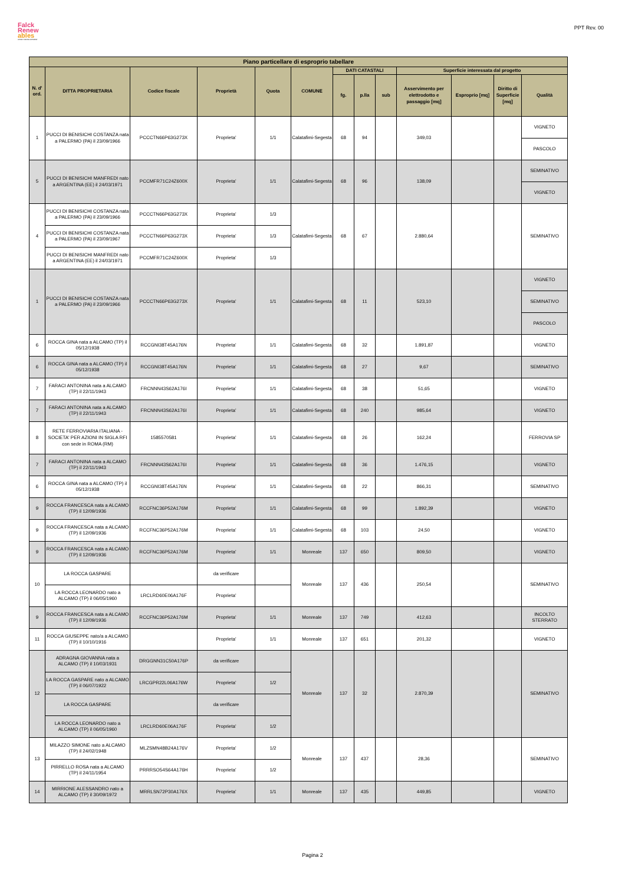Falck
Renew
ables
ASSET DEVELOPMENT
PPT Rev. 00
| Piano particellare di esproprio tabellare | | | | | | | | | | | | |
| --- | --- | --- | --- | --- | --- | --- | --- | --- | --- | --- | --- | --- |
| N. d' ord. | DITTA PROPRIETARIA | Codice fiscale | Proprietà | Quota | COMUNE | DATI CATASTALI | | | Superficie interessata dal progetto | | | |
| | | | | | | fg. | p.lla | sub | Asservimento per elettrodotto e passaggio [mq] | Esproprio [mq] | Diritto di Superficie [mq] | Qualità |
| 1 | PUCCI DI BENISICHI COSTANZA nata a PALERMO (PA) il 23/09/1966 | PCCCTN66P63G273X | Proprieta' | 1/1 | Calatafimi-Segesta | 68 | 94 | | 349,03 | | | VIGNETO |
| | | | | | | | | | | | | PASCOLO |
| 5 | PUCCI DI BENISICHI MANFREDI nato a ARGENTINA (EE) il 24/03/1971 | PCCMFR71C24Z600X | Proprieta' | 1/1 | Calatafimi-Segesta | 68 | 96 | | 138,09 | | | SEMINATIVO |
| | | | | | | | | | | | | VIGNETO |
| 4 | PUCCI DI BENISICHI COSTANZA nata a PALERMO (PA) il 23/09/1966 | PCCCTN66P63G273X | Proprieta' | 1/3 | Calatafimi-Segesta | 68 | 67 | | 2.880,64 | | | SEMINATIVO |
| | PUCCI DI BENISICHI COSTANZA nata a PALERMO (PA) il 23/09/1967 | PCCCTN66P63G273X | Proprieta' | 1/3 | | | | | | | | |
| | PUCCI DI BENISICHI MANFREDI nato a ARGENTINA (EE) il 24/03/1971 | PCCMFR71C24Z600X | Proprieta' | 1/3 | | | | | | | | |
| 1 | PUCCI DI BENISICHI COSTANZA nata a PALERMO (PA) il 23/09/1966 | PCCCTN66P63G273X | Proprieta' | 1/1 | Calatafimi-Segesta | 68 | 11 | | 523,10 | | | VIGNETO |
| | | | | | | | | | | | | SEMINATIVO |
| | | | | | | | | | | | | PASCOLO |
| 6 | ROCCA GINA nata a ALCAMO (TP) il 05/12/1938 | RCCGNI38T45A176N | Proprieta' | 1/1 | Calatafimi-Segesta | 68 | 32 | | 1.891,87 | | | VIGNETO |
| 6 | ROCCA GINA nata a ALCAMO (TP) il 05/12/1938 | RCCGNI38T45A176N | Proprieta' | 1/1 | Calatafimi-Segesta | 68 | 27 | | 9,67 | | | SEMINATIVO |
| 7 | FARACI ANTONINA nata a ALCAMO (TP) il 22/11/1943 | FRCNNN43S62A176I | Proprieta' | 1/1 | Calatafimi-Segesta | 68 | 38 | | 51,65 | | | VIGNETO |
| 7 | FARACI ANTONINA nata a ALCAMO (TP) il 22/11/1943 | FRCNNN43S62A176I | Proprieta' | 1/1 | Calatafimi-Segesta | 68 | 240 | | 985,64 | | | VIGNETO |
| 8 | RETE FERROVIARIA ITALIANA - SOCIETA' PER AZIONI IN SIGLA RFI con sede in ROMA (RM) | 1585570581 | Proprieta' | 1/1 | Calatafimi-Segesta | 68 | 26 | | 162,24 | | | FERROVIA SP |
| 7 | FARACI ANTONINA nata a ALCAMO (TP) il 22/11/1943 | FRCNNN43S62A176I | Proprieta' | 1/1 | Calatafimi-Segesta | 68 | 36 | | 1.476,15 | | | VIGNETO |
| 6 | ROCCA GINA nata a ALCAMO (TP) il 05/12/1938 | RCCGNI38T45A176N | Proprieta' | 1/1 | Calatafimi-Segesta | 68 | 22 | | 866,31 | | | SEMINATIVO |
| 9 | ROCCA FRANCESCA nata a ALCAMO (TP) il 12/09/1936 | RCCFNC36P52A176M | Proprieta' | 1/1 | Calatafimi-Segesta | 68 | 99 | | 1.892,39 | | | VIGNETO |
| 9 | ROCCA FRANCESCA nata a ALCAMO (TP) il 12/09/1936 | RCCFNC36P52A176M | Proprieta' | 1/1 | Calatafimi-Segesta | 68 | 103 | | 24,50 | | | VIGNETO |
| 9 | ROCCA FRANCESCA nata a ALCAMO (TP) il 12/09/1936 | RCCFNC36P52A176M | Proprieta' | 1/1 | Monreale | 137 | 650 | | 809,50 | | | VIGNETO |
| 10 | LA ROCCA GASPARE | | da verificare | | Monreale | 137 | 436 | | 250,54 | | | SEMINATIVO |
| | LA ROCCA LEONARDO nato a ALCAMO (TP) il 06/05/1960 | LRCLRD60E06A176F | Proprieta' | | | | | | | | | |
| 9 | ROCCA FRANCESCA nata a ALCAMO (TP) il 12/09/1936 | RCCFNC36P52A176M | Proprieta' | 1/1 | Monreale | 137 | 749 | | 412,63 | | | INCOLTO STERRATO |
| 11 | ROCCA GIUSEPPE nato/a a ALCAMO (TP) il 10/10/1916 | | Proprieta' | 1/1 | Monreale | 137 | 651 | | 201,32 | | | VIGNETO |
| 12 | ADRAGNA GIOVANNA nata a ALCAMO (TP) il 10/03/1931 | DRGGNN31C50A176P | da verificare | | Monreale | 137 | 32 | | 2.870,39 | | | SEMINATIVO |
| | LA ROCCA GASPARE nato a ALCAMO (TP) il 06/07/1922 | LRCGPR22L06A176W | Proprieta' | 1/2 | | | | | | | | |
| | LA ROCCA GASPARE | | da verificare | | | | | | | | | |
| | LA ROCCA LEONARDO nato a ALCAMO (TP) il 06/05/1960 | LRCLRD60E06A176F | Proprieta' | 1/2 | | | | | | | | |
| 13 | MILAZZO SIMONE nato a ALCAMO (TP) il 24/02/1948 | MLZSMN48B24A176V | Proprieta' | 1/2 | Monreale | 137 | 437 | | 28,36 | | | SEMINATIVO |
| | PIRRELLO ROSA nata a ALCAMO (TP) il 24/11/1954 | PRRRSO54S64A176H | Proprieta' | 1/2 | | | | | | | | |
| 14 | MIRRIONE ALESSANDRO nato a ALCAMO (TP) il 30/09/1972 | MRRLSN72P30A176X | Proprieta' | 1/1 | Monreale | 137 | 435 | | 449,85 | | | VIGNETO |
Pagina 2